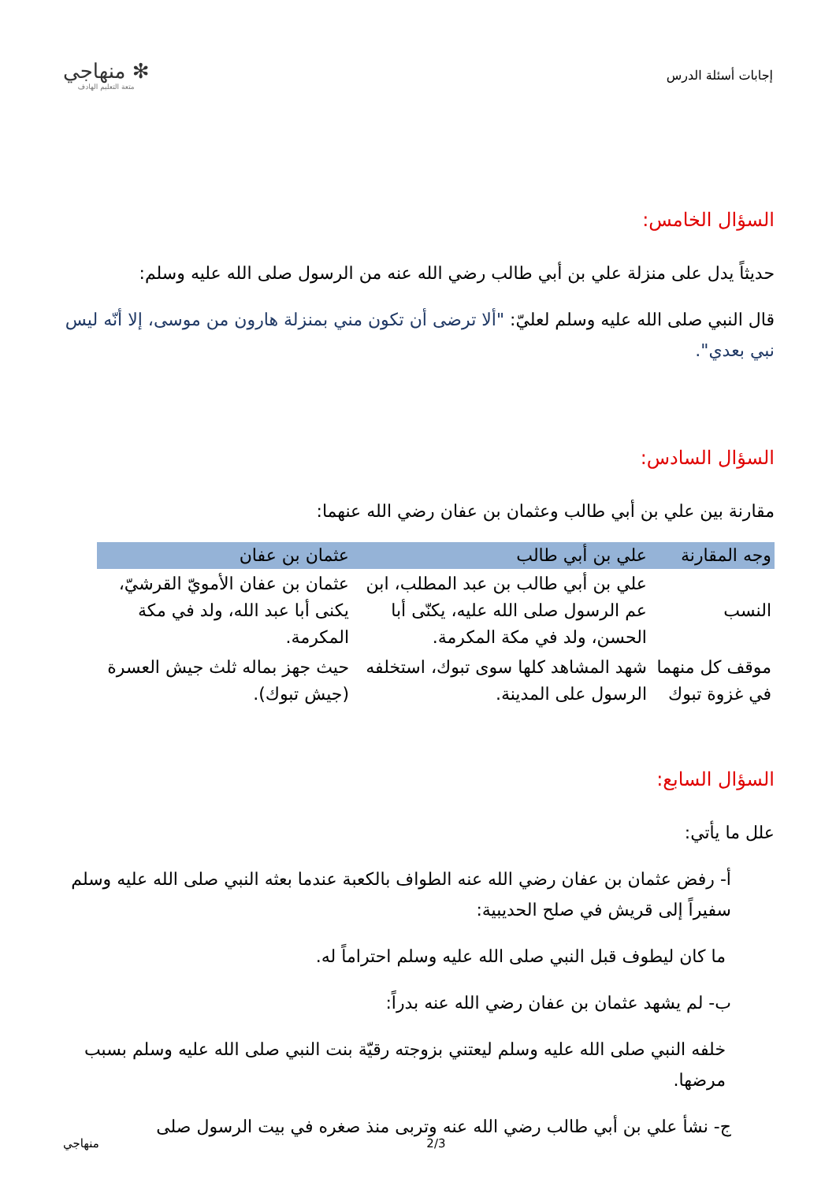إجابات أسئلة الدرس
✻ منهاجي
متعة التعليم الهادف
السؤال الخامس:
حديثاً يدل على منزلة علي بن أبي طالب رضي الله عنه من الرسول صلى الله عليه وسلم:
قال النبي صلى الله عليه وسلم لعليّ: "ألا ترضى أن تكون مني بمنزلة هارون من موسى، إلا أنّه ليس نبي بعدي".
السؤال السادس:
مقارنة بين علي بن أبي طالب وعثمان بن عفان رضي الله عنهما:
| وجه المقارنة | علي بن أبي طالب | عثمان بن عفان |
| --- | --- | --- |
| النسب | علي بن أبي طالب بن عبد المطلب، ابن عم الرسول صلى الله عليه، يكنّى أبا الحسن، ولد في مكة المكرمة. | عثمان بن عفان الأمويّ القرشيّ، يكنى أبا عبد الله، ولد في مكة المكرمة. |
| موقف كل منهما في غزوة تبوك | شهد المشاهد كلها سوى تبوك، استخلفه الرسول على المدينة. | حيث جهز بماله ثلث جيش العسرة (جيش تبوك). |
السؤال السابع:
علل ما يأتي:
أ- رفض عثمان بن عفان رضي الله عنه الطواف بالكعبة عندما بعثه النبي صلى الله عليه وسلم سفيراً إلى قريش في صلح الحديبية:
ما كان ليطوف قبل النبي صلى الله عليه وسلم احتراماً له.
ب- لم يشهد عثمان بن عفان رضي الله عنه بدراً:
خلفه النبي صلى الله عليه وسلم ليعتني بزوجته رقيّة بنت النبي صلى الله عليه وسلم بسبب مرضها.
ج- نشأ علي بن أبي طالب رضي الله عنه وتربى منذ صغره في بيت الرسول صلى
منهاجي 2/3